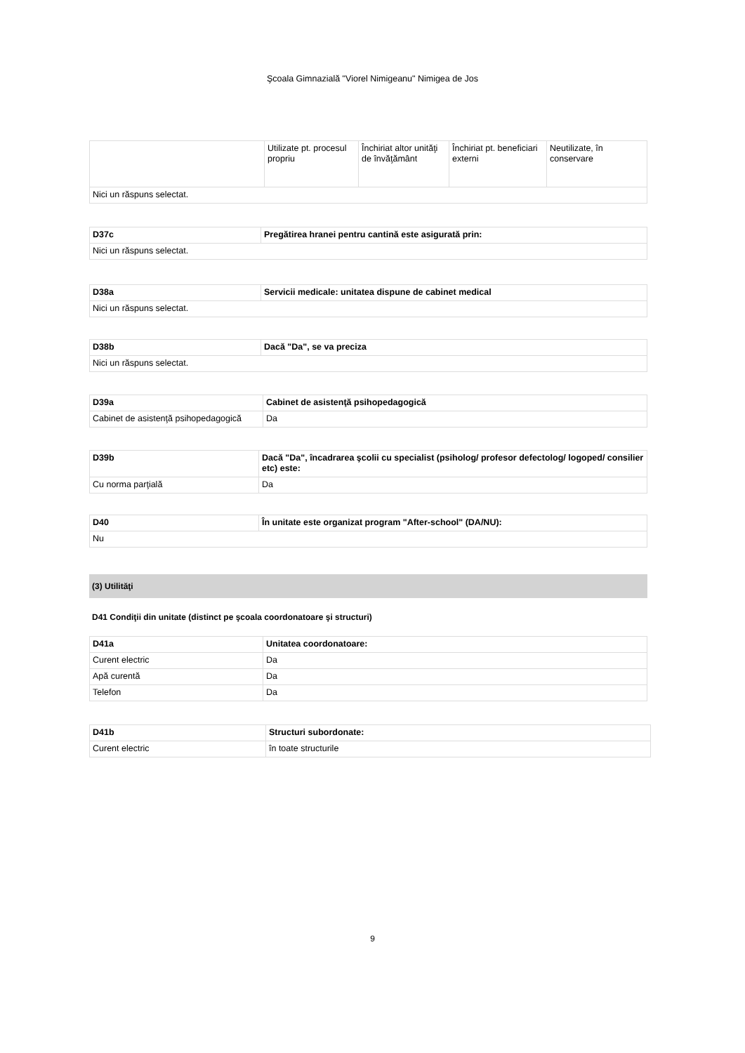Şcoala Gimnazială "Viorel Nimigeanu" Nimigea de Jos
| | Utilizate pt. procesul propriu | Închiriat altor unităţi de învăţământ | Închiriat pt. beneficiari externi | Neutilizate, în conservare |
| Nici un răspuns selectat. | | | | |
| D37c | Pregătirea hranei pentru cantină este asigurată prin: |
| Nici un răspuns selectat. | |
| D38a | Servicii medicale: unitatea dispune de cabinet medical |
| Nici un răspuns selectat. | |
| D38b | Dacă "Da", se va preciza |
| Nici un răspuns selectat. | |
| D39a | Cabinet de asistenţă psihopedagogică |
| Cabinet de asistenţă psihopedagogică | Da |
| D39b | Dacă "Da", încadrarea şcolii cu specialist (psiholog/ profesor defectolog/ logoped/ consilier etc) este: |
| Cu norma parţială | Da |
| D40 | În unitate este organizat program "After-school" (DA/NU): |
| Nu | |
(3) Utilităţi
D41 Condiţii din unitate (distinct pe şcoala coordonatoare şi structuri)
| D41a | Unitatea coordonatoare: |
| Curent electric | Da |
| Apă curentă | Da |
| Telefon | Da |
| D41b | Structuri subordonate: |
| Curent electric | în toate structurile |
9